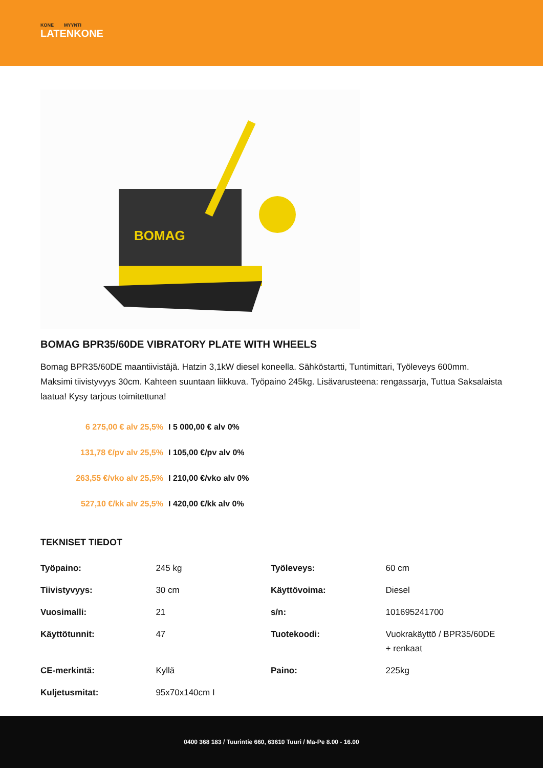KONE MYYNTI
LATENKONE
BOMAG
BOMAG BPR35/60DE VIBRATORY PLATE WITH WHEELS
Bomag BPR35/60DE maantiivistäjä. Hatzin 3,1kW diesel koneella. Sähköstartti, Tuntimittari, Työleveys 600mm. Maksimi tiivistyvyys 30cm. Kahteen suuntaan liikkuva. Työpaino 245kg. Lisävarusteena: rengassarja, Tuttua Saksalaista laatua! Kysy tarjous toimitettuna!
6 275,00 € alv 25,5% I 5 000,00 € alv 0%
131,78 €/pv alv 25,5% I 105,00 €/pv alv 0%
263,55 €/vko alv 25,5% I 210,00 €/vko alv 0%
527,10 €/kk alv 25,5% I 420,00 €/kk alv 0%
TEKNISET TIEDOT
| Työpaino: | 245 kg | Työleveys: | 60 cm |
| Tiivistyvyys: | 30 cm | Käyttövoima: | Diesel |
| Vuosimalli: | 21 | s/n: | 101695241700 |
| Käyttötunnit: | 47 | Tuotekoodi: | Vuokrakäyttö / BPR35/60DE + renkaat |
| CE-merkintä: | Kyllä | Paino: | 225kg |
| Kuljetusmitat: | 95x70x140cm I | | |
0400 368 183 / Tuurintie 660, 63610 Tuuri / Ma-Pe 8.00 - 16.00